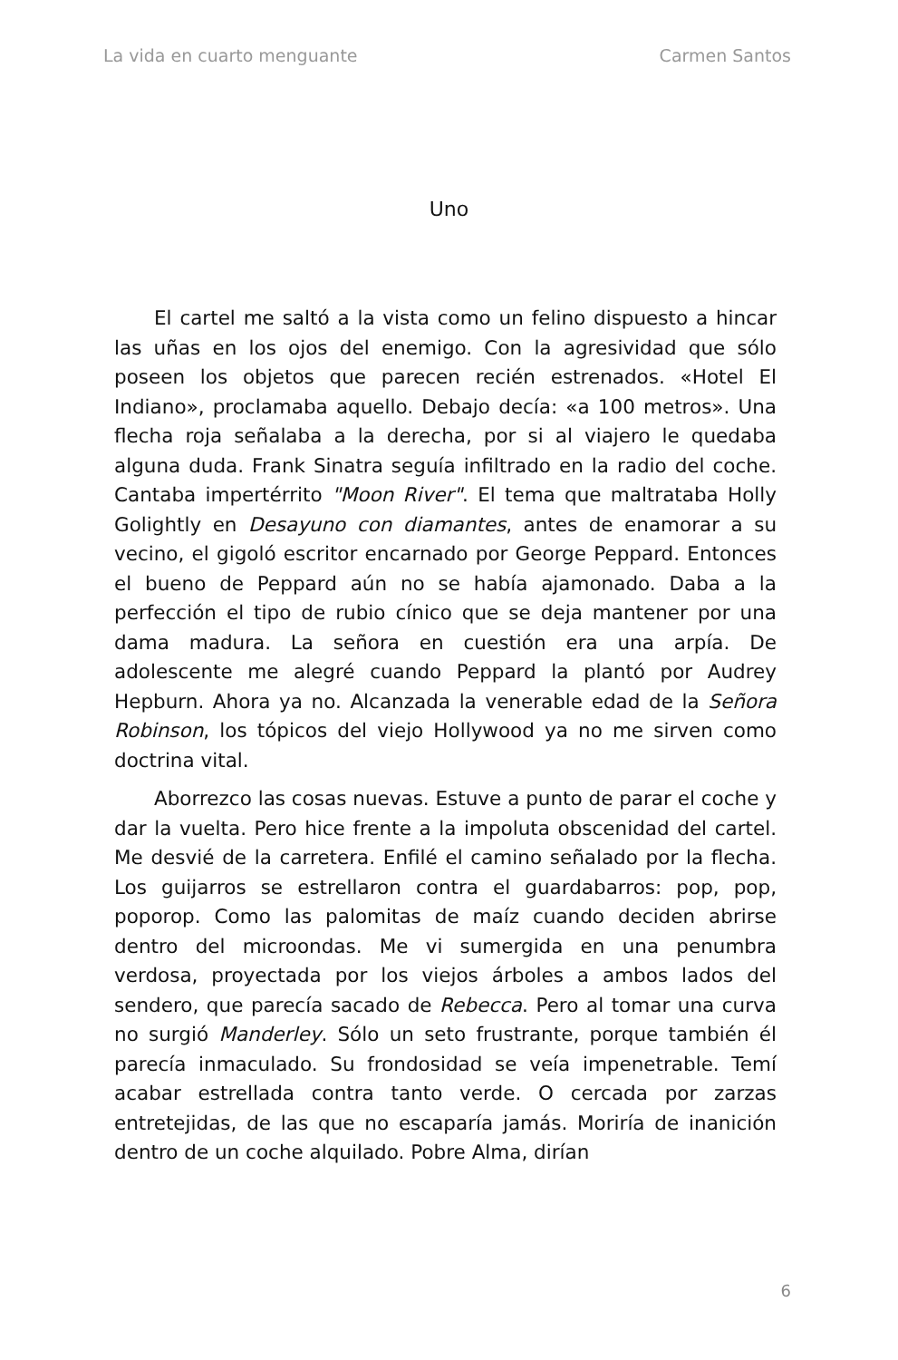La vida en cuarto menguante Carmen Santos
Uno
El cartel me saltó a la vista como un felino dispuesto a hincar las uñas en los ojos del enemigo. Con la agresividad que sólo poseen los objetos que parecen recién estrenados. «Hotel El Indiano», proclamaba aquello. Debajo decía: «a 100 metros». Una flecha roja señalaba a la derecha, por si al viajero le quedaba alguna duda. Frank Sinatra seguía infiltrado en la radio del coche. Cantaba impertérrito "Moon River". El tema que maltrataba Holly Golightly en Desayuno con diamantes, antes de enamorar a su vecino, el gigoló escritor encarnado por George Peppard. Entonces el bueno de Peppard aún no se había ajamonado. Daba a la perfección el tipo de rubio cínico que se deja mantener por una dama madura. La señora en cuestión era una arpía. De adolescente me alegré cuando Peppard la plantó por Audrey Hepburn. Ahora ya no. Alcanzada la venerable edad de la Señora Robinson, los tópicos del viejo Hollywood ya no me sirven como doctrina vital.
Aborrezco las cosas nuevas. Estuve a punto de parar el coche y dar la vuelta. Pero hice frente a la impoluta obscenidad del cartel. Me desvié de la carretera. Enfilé el camino señalado por la flecha. Los guijarros se estrellaron contra el guardabarros: pop, pop, poporop. Como las palomitas de maíz cuando deciden abrirse dentro del microondas. Me vi sumergida en una penumbra verdosa, proyectada por los viejos árboles a ambos lados del sendero, que parecía sacado de Rebecca. Pero al tomar una curva no surgió Manderley. Sólo un seto frustrante, porque también él parecía inmaculado. Su frondosidad se veía impenetrable. Temí acabar estrellada contra tanto verde. O cercada por zarzas entretejidas, de las que no escaparía jamás. Moriría de inanición dentro de un coche alquilado. Pobre Alma, dirían
6